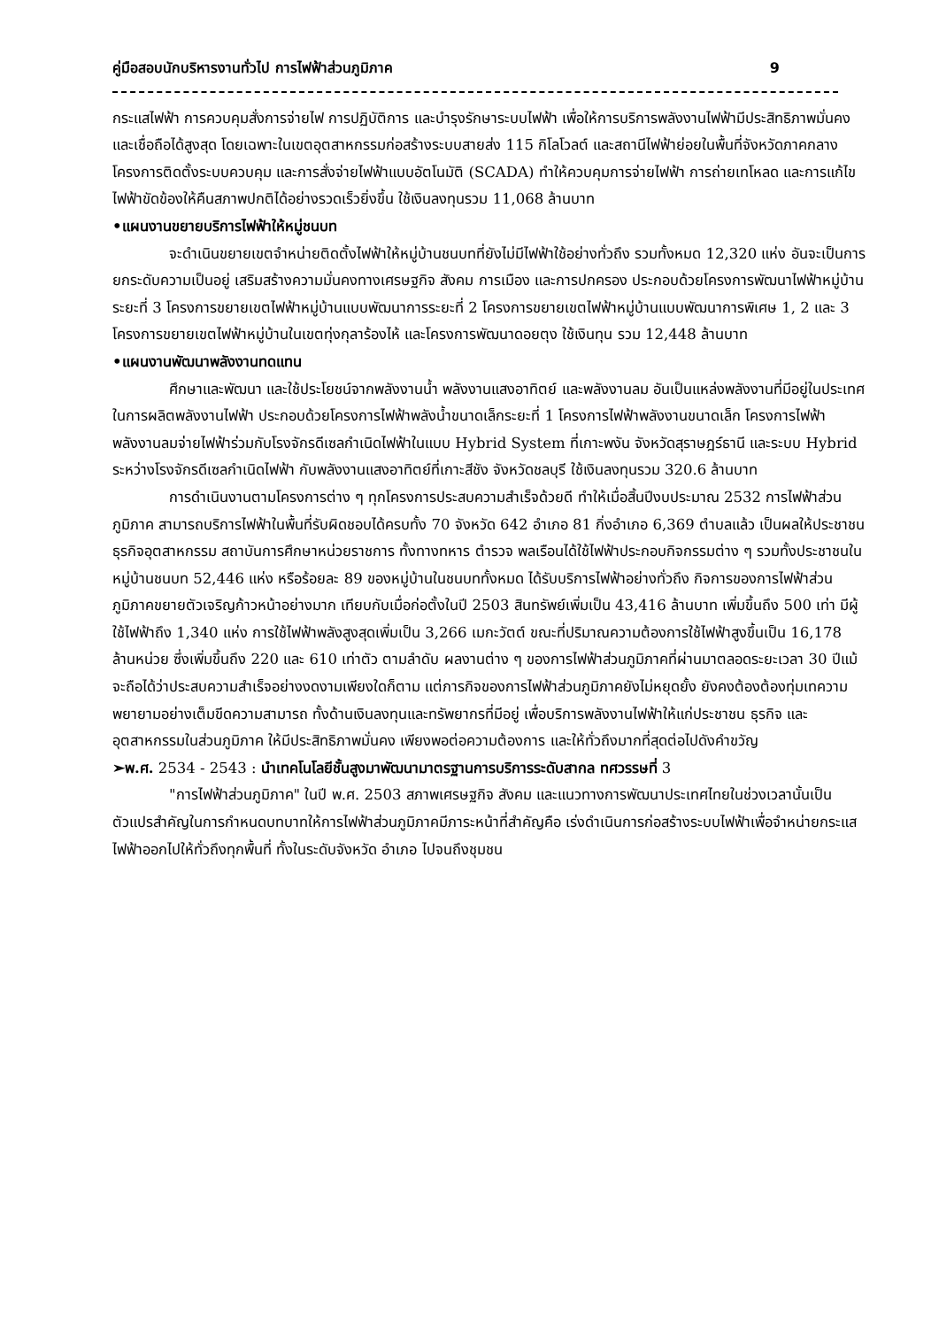คู่มือสอบนักบริหารงานทั่วไป การไฟฟ้าส่วนภูมิภาค 9
กระแสไฟฟ้า การควบคุมสั่งการจ่ายไฟ การปฏิบัติการ และบำรุงรักษาระบบไฟฟ้า เพื่อให้การบริการพลังงานไฟฟ้ามีประสิทธิภาพมั่นคง และเชื่อถือได้สูงสุด โดยเฉพาะในเขตอุตสาหกรรมก่อสร้างระบบสายส่ง 115 กิโลโวลต์ และสถานีไฟฟ้าย่อยในพื้นที่จังหวัดภาคกลาง โครงการติดตั้งระบบควบคุม และการสั่งจ่ายไฟฟ้าแบบอัตโนมัติ (SCADA) ทำให้ควบคุมการจ่ายไฟฟ้า การถ่ายเทโหลด และการแก้ไขไฟฟ้าขัดข้องให้คืนสภาพปกติได้อย่างรวดเร็วยิ่งขึ้น ใช้เงินลงทุนรวม 11,068 ล้านบาท
•แผนงานขยายบริการไฟฟ้าให้หมู่ชนบท
จะดำเนินขยายเขตจำหน่ายติดตั้งไฟฟ้าให้หมู่บ้านชนบทที่ยังไม่มีไฟฟ้าใช้อย่างทั่วถึง รวมทั้งหมด 12,320 แห่ง อันจะเป็นการยกระดับความเป็นอยู่ เสริมสร้างความมั่นคงทางเศรษฐกิจ สังคม การเมือง และการปกครอง ประกอบด้วยโครงการพัฒนาไฟฟ้าหมู่บ้านระยะที่ 3 โครงการขยายเขตไฟฟ้าหมู่บ้านแบบพัฒนาการระยะที่ 2 โครงการขยายเขตไฟฟ้าหมู่บ้านแบบพัฒนาการพิเศษ 1, 2 และ 3 โครงการขยายเขตไฟฟ้าหมู่บ้านในเขตทุ่งกุลาร้องไห้ และโครงการพัฒนาดอยตุง ใช้เงินทุน รวม 12,448 ล้านบาท
•แผนงานพัฒนาพลังงานทดแทน
ศึกษาและพัฒนา และใช้ประโยชน์จากพลังงานน้ำ พลังงานแสงอาทิตย์ และพลังงานลม อันเป็นแหล่งพลังงานที่มีอยู่ในประเทศในการผลิตพลังงานไฟฟ้า ประกอบด้วยโครงการไฟฟ้าพลังน้ำขนาดเล็กระยะที่ 1 โครงการไฟฟ้าพลังงานขนาดเล็ก โครงการไฟฟ้าพลังงานลมจ่ายไฟฟ้าร่วมกับโรงจักรดีเซลกำเนิดไฟฟ้าในแบบ Hybrid System ที่เกาะพงัน จังหวัดสุราษฎร์ธานี และระบบ Hybrid ระหว่างโรงจักรดีเซลกำเนิดไฟฟ้า กับพลังงานแสงอาทิตย์ที่เกาะสีชัง จังหวัดชลบุรี ใช้เงินลงทุนรวม 320.6 ล้านบาท
การดำเนินงานตามโครงการต่าง ๆ ทุกโครงการประสบความสำเร็จด้วยดี ทำให้เมื่อสิ้นปีงบประมาณ 2532 การไฟฟ้าส่วนภูมิภาค สามารถบริการไฟฟ้าในพื้นที่รับผิดชอบได้ครบทั้ง 70 จังหวัด 642 อำเภอ 81 กิ่งอำเภอ 6,369 ตำบลแล้ว เป็นผลให้ประชาชน ธุรกิจอุตสาหกรรม สถาบันการศึกษาหน่วยราชการ ทั้งทางทหาร ตำรวจ พลเรือนได้ใช้ไฟฟ้าประกอบกิจกรรมต่าง ๆ รวมทั้งประชาชนในหมู่บ้านชนบท 52,446 แห่ง หรือร้อยละ 89 ของหมู่บ้านในชนบททั้งหมด ได้รับบริการไฟฟ้าอย่างทั่วถึง กิจการของการไฟฟ้าส่วนภูมิภาคขยายตัวเจริญก้าวหน้าอย่างมาก เทียบกับเมื่อก่อตั้งในปี 2503 สินทรัพย์เพิ่มเป็น 43,416 ล้านบาท เพิ่มขึ้นถึง 500 เท่า มีผู้ใช้ไฟฟ้าถึง 1,340 แห่ง การใช้ไฟฟ้าพลังสูงสุดเพิ่มเป็น 3,266 เมกะวัตต์ ขณะที่ปริมาณความต้องการใช้ไฟฟ้าสูงขึ้นเป็น 16,178 ล้านหน่วย ซึ่งเพิ่มขึ้นถึง 220 และ 610 เท่าตัว ตามลำดับ ผลงานต่าง ๆ ของการไฟฟ้าส่วนภูมิภาคที่ผ่านมาตลอดระยะเวลา 30 ปีแม้จะถือได้ว่าประสบความสำเร็จอย่างงดงามเพียงใดก็ตาม แต่ภารกิจของการไฟฟ้าส่วนภูมิภาคยังไม่หยุดยั้ง ยังคงต้องต้องทุ่มเทความพยายามอย่างเต็มขีดความสามารถ ทั้งด้านเงินลงทุนและทรัพยากรที่มีอยู่ เพื่อบริการพลังงานไฟฟ้าให้แก่ประชาชน ธุรกิจ และอุตสาหกรรมในส่วนภูมิภาค ให้มีประสิทธิภาพมั่นคง เพียงพอต่อความต้องการ และให้ทั่วถึงมากที่สุดต่อไปดังคำขวัญ
➢พ.ศ. 2534 - 2543 : นำเทคโนโลยีชั้นสูงมาพัฒนามาตรฐานการบริการระดับสากล ทศวรรษที่ 3
"การไฟฟ้าส่วนภูมิภาค" ในปี พ.ศ. 2503 สภาพเศรษฐกิจ สังคม และแนวทางการพัฒนาประเทศไทยในช่วงเวลานั้นเป็นตัวแปรสำคัญในการกำหนดบทบาทให้การไฟฟ้าส่วนภูมิภาคมีภาระหน้าที่สำคัญคือ เร่งดำเนินการก่อสร้างระบบไฟฟ้าเพื่อจำหน่ายกระแสไฟฟ้าออกไปให้ทั่วถึงทุกพื้นที่ ทั้งในระดับจังหวัด อำเภอ ไปจนถึงชุมชน